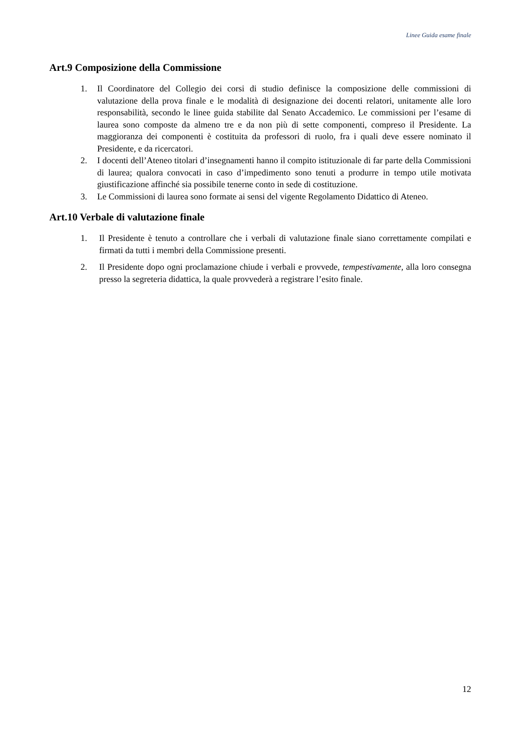Linee Guida esame finale
Art.9 Composizione della Commissione
1. Il Coordinatore del Collegio dei corsi di studio definisce la composizione delle commissioni di valutazione della prova finale e le modalità di designazione dei docenti relatori, unitamente alle loro responsabilità, secondo le linee guida stabilite dal Senato Accademico. Le commissioni per l’esame di laurea sono composte da almeno tre e da non più di sette componenti, compreso il Presidente. La maggioranza dei componenti è costituita da professori di ruolo, fra i quali deve essere nominato il Presidente, e da ricercatori.
2. I docenti dell’Ateneo titolari d’insegnamenti hanno il compito istituzionale di far parte della Commissioni di laurea; qualora convocati in caso d’impedimento sono tenuti a produrre in tempo utile motivata giustificazione affinché sia possibile tenerne conto in sede di costituzione.
3. Le Commissioni di laurea sono formate ai sensi del vigente Regolamento Didattico di Ateneo.
Art.10 Verbale di valutazione finale
1. Il Presidente è tenuto a controllare che i verbali di valutazione finale siano correttamente compilati e firmati da tutti i membri della Commissione presenti.
2. Il Presidente dopo ogni proclamazione chiude i verbali e provvede, tempestivamente, alla loro consegna presso la segreteria didattica, la quale provvederà a registrare l’esito finale.
12